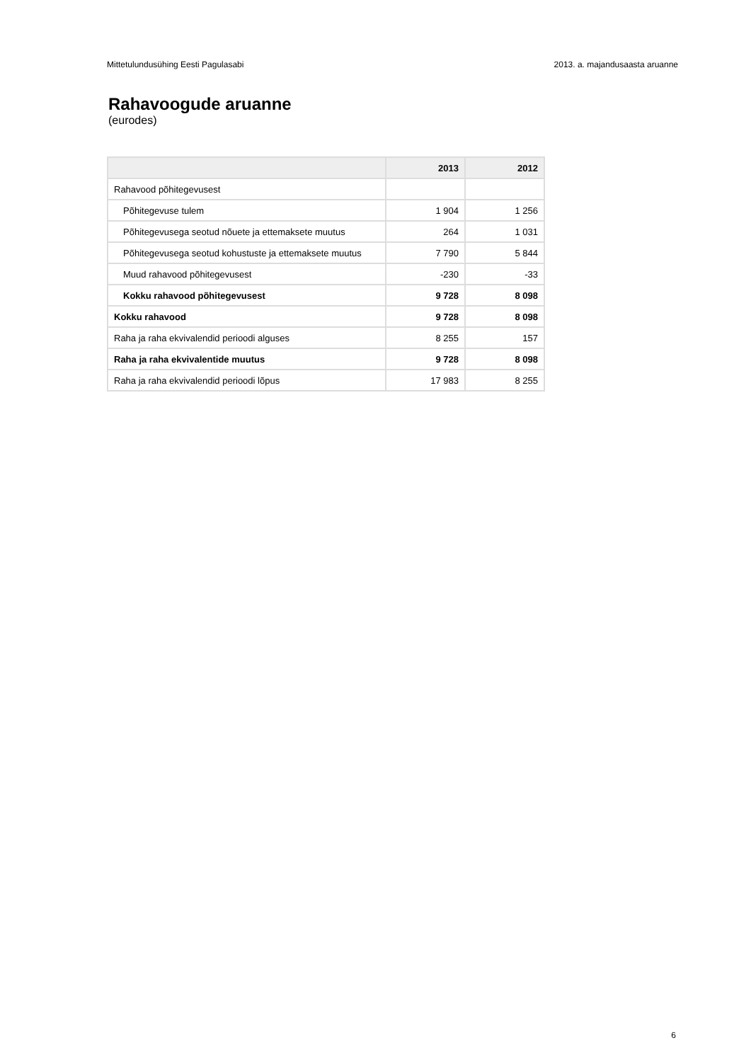Mittetulundusühing Eesti Pagulasabi 2013. a. majandusaasta aruanne
Rahavoogude aruanne
(eurodes)
| | 2013 | 2012 |
| --- | --- | --- |
| Rahavood põhitegevusest | | |
| Põhitegevuse tulem | 1 904 | 1 256 |
| Põhitegevusega seotud nõuete ja ettemaksete muutus | 264 | 1 031 |
| Põhitegevusega seotud kohustuste ja ettemaksete muutus | 7 790 | 5 844 |
| Muud rahavood põhitegevusest | -230 | -33 |
| Kokku rahavood põhitegevusest | 9 728 | 8 098 |
| Kokku rahavood | 9 728 | 8 098 |
| Raha ja raha ekvivalendid perioodi alguses | 8 255 | 157 |
| Raha ja raha ekvivalentide muutus | 9 728 | 8 098 |
| Raha ja raha ekvivalendid perioodi lõpus | 17 983 | 8 255 |
6